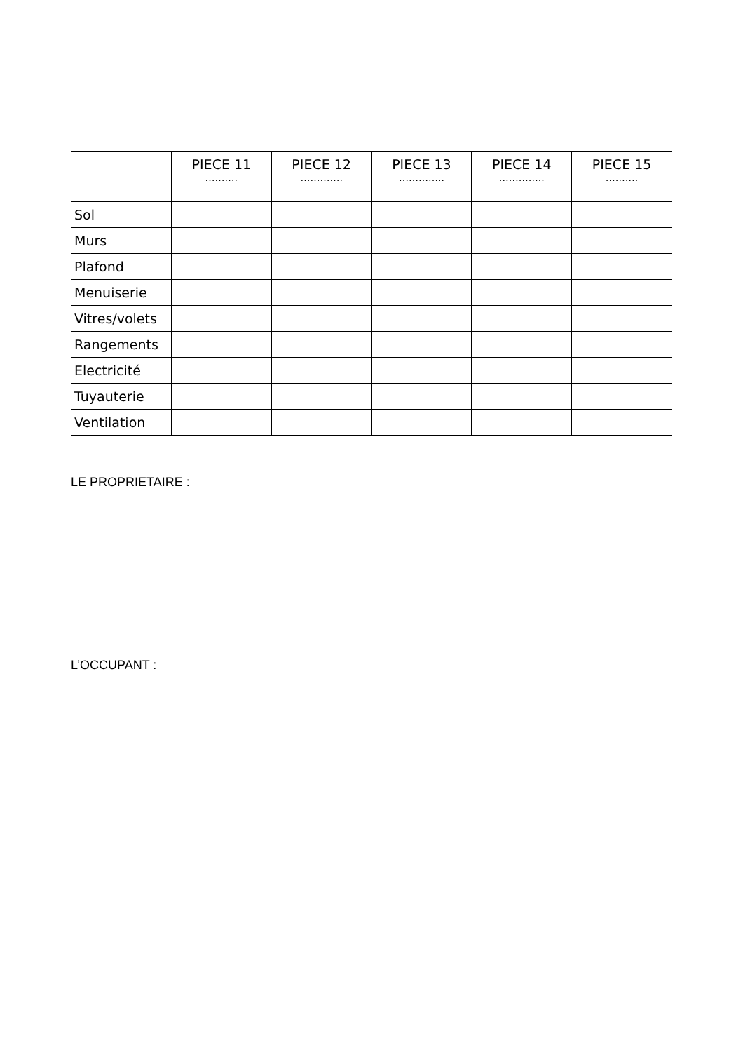| | PIECE 11 ………. | PIECE 12 …………. | PIECE 13 ………….. | PIECE 14 ………….. | PIECE 15 ………. |
| --- | --- | --- | --- | --- | --- |
| Sol | | | | | |
| Murs | | | | | |
| Plafond | | | | | |
| Menuiserie | | | | | |
| Vitres/volets | | | | | |
| Rangements | | | | | |
| Electricité | | | | | |
| Tuyauterie | | | | | |
| Ventilation | | | | | |
LE PROPRIETAIRE :
L’OCCUPANT :